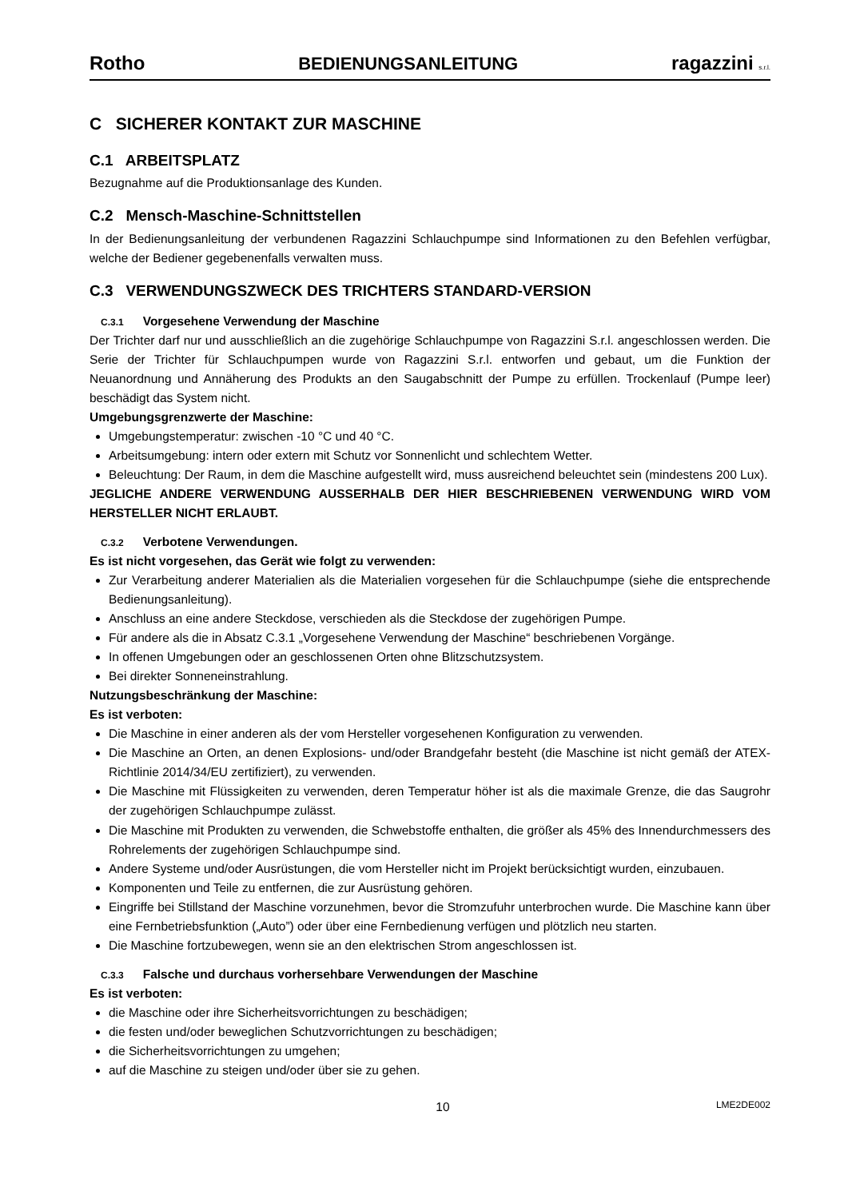Rotho BEDIENUNGSANLEITUNG ragazzini s.r.l.
C SICHERER KONTAKT ZUR MASCHINE
C.1 ARBEITSPLATZ
Bezugnahme auf die Produktionsanlage des Kunden.
C.2 Mensch-Maschine-Schnittstellen
In der Bedienungsanleitung der verbundenen Ragazzini Schlauchpumpe sind Informationen zu den Befehlen verfügbar, welche der Bediener gegebenenfalls verwalten muss.
C.3 VERWENDUNGSZWECK DES TRICHTERS STANDARD-VERSION
C.3.1 Vorgesehene Verwendung der Maschine
Der Trichter darf nur und ausschließlich an die zugehörige Schlauchpumpe von Ragazzini S.r.l. angeschlossen werden. Die Serie der Trichter für Schlauchpumpen wurde von Ragazzini S.r.l. entworfen und gebaut, um die Funktion der Neuanordnung und Annäherung des Produkts an den Saugabschnitt der Pumpe zu erfüllen. Trockenlauf (Pumpe leer) beschädigt das System nicht.
Umgebungsgrenzwerte der Maschine:
Umgebungstemperatur: zwischen -10 °C und 40 °C.
Arbeitsumgebung: intern oder extern mit Schutz vor Sonnenlicht und schlechtem Wetter.
Beleuchtung: Der Raum, in dem die Maschine aufgestellt wird, muss ausreichend beleuchtet sein (mindestens 200 Lux).
JEGLICHE ANDERE VERWENDUNG AUSSERHALB DER HIER BESCHRIEBENEN VERWENDUNG WIRD VOM HERSTELLER NICHT ERLAUBT.
C.3.2 Verbotene Verwendungen.
Es ist nicht vorgesehen, das Gerät wie folgt zu verwenden:
Zur Verarbeitung anderer Materialien als die Materialien vorgesehen für die Schlauchpumpe (siehe die entsprechende Bedienungsanleitung).
Anschluss an eine andere Steckdose, verschieden als die Steckdose der zugehörigen Pumpe.
Für andere als die in Absatz C.3.1 „Vorgesehene Verwendung der Maschine“ beschriebenen Vorgänge.
In offenen Umgebungen oder an geschlossenen Orten ohne Blitzschutzsystem.
Bei direkter Sonneneinstrahlung.
Nutzungsbeschränkung der Maschine:
Es ist verboten:
Die Maschine in einer anderen als der vom Hersteller vorgesehenen Konfiguration zu verwenden.
Die Maschine an Orten, an denen Explosions- und/oder Brandgefahr besteht (die Maschine ist nicht gemäß der ATEX-Richtlinie 2014/34/EU zertifiziert), zu verwenden.
Die Maschine mit Flüssigkeiten zu verwenden, deren Temperatur höher ist als die maximale Grenze, die das Saugrohr der zugehörigen Schlauchpumpe zulässt.
Die Maschine mit Produkten zu verwenden, die Schwebstoffe enthalten, die größer als 45% des Innendurchmessers des Rohrelements der zugehörigen Schlauchpumpe sind.
Andere Systeme und/oder Ausrüstungen, die vom Hersteller nicht im Projekt berücksichtigt wurden, einzubauen.
Komponenten und Teile zu entfernen, die zur Ausrüstung gehören.
Eingriffe bei Stillstand der Maschine vorzunehmen, bevor die Stromzufuhr unterbrochen wurde. Die Maschine kann über eine Fernbetriebsfunktion („Auto”) oder über eine Fernbedienung verfügen und plötzlich neu starten.
Die Maschine fortzubewegen, wenn sie an den elektrischen Strom angeschlossen ist.
C.3.3 Falsche und durchaus vorhersehbare Verwendungen der Maschine
Es ist verboten:
die Maschine oder ihre Sicherheitsvorrichtungen zu beschädigen;
die festen und/oder beweglichen Schutzvorrichtungen zu beschädigen;
die Sicherheitsvorrichtungen zu umgehen;
auf die Maschine zu steigen und/oder über sie zu gehen.
10 LME2DE002